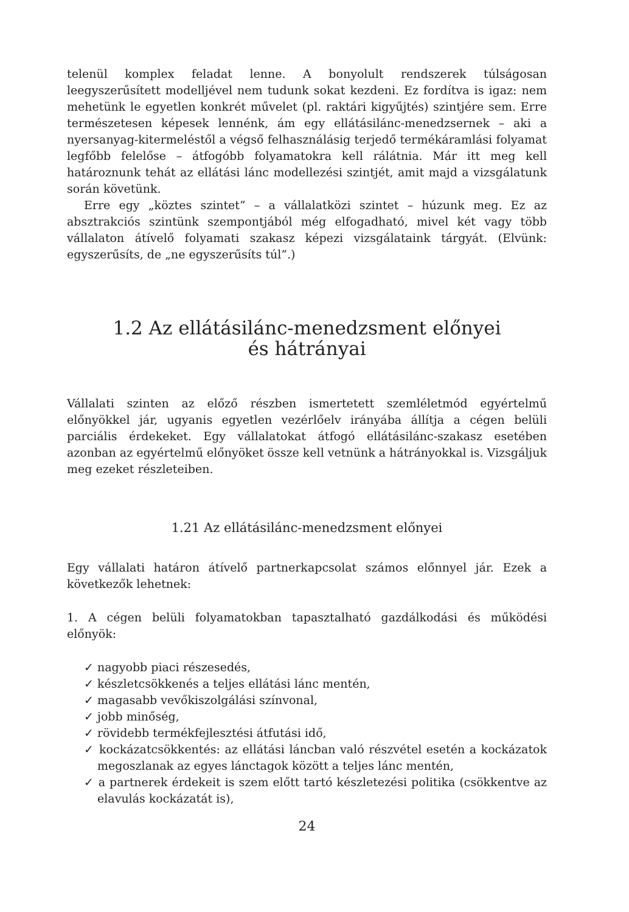telenül komplex feladat lenne. A bonyolult rendszerek túlságosan leegyszerűsített modelljével nem tudunk sokat kezdeni. Ez fordítva is igaz: nem mehetünk le egyetlen konkrét művelet (pl. raktári kigyűjtés) szintjére sem. Erre természetesen képesek lennénk, ám egy ellátásilánc-menedzsernek – aki a nyersanyag-kitermeléstől a végső felhasználásig terjedő termékáramlási folyamat legfőbb felelőse – átfogóbb folyamatokra kell rálátnia. Már itt meg kell határoznunk tehát az ellátási lánc modellezési szintjét, amit majd a vizsgálatunk során követünk.
Erre egy „köztes szintet” – a vállalatközi szintet – húzunk meg. Ez az absztrakciós szintünk szempontjából még elfogadható, mivel két vagy több vállalaton átívelő folyamati szakasz képezi vizsgálataink tárgyát. (Elvünk: egyszerűsíts, de „ne egyszerűsíts túl”.)
1.2 Az ellátásilánc-menedzsment előnyei
és hátrányai
Vállalati szinten az előző részben ismertetett szemléletmód egyértelmű előnyökkel jár, ugyanis egyetlen vezérlőelv irányába állítja a cégen belüli parciális érdekeket. Egy vállalatokat átfogó ellátásilánc-szakasz esetében azonban az egyértelmű előnyöket össze kell vetnünk a hátrányokkal is. Vizsgáljuk meg ezeket részleteiben.
1.21 Az ellátásilánc-menedzsment előnyei
Egy vállalati határon átívelő partnerkapcsolat számos előnnyel jár. Ezek a következők lehetnek:
1. A cégen belüli folyamatokban tapasztalható gazdálkodási és működési előnyök:
✓ nagyobb piaci részesedés,
✓ készletcsökkenés a teljes ellátási lánc mentén,
✓ magasabb vevőkiszolgálási színvonal,
✓ jobb minőség,
✓ rövidebb termékfejlesztési átfutási idő,
✓ kockázatcsökkentés: az ellátási láncban való részvétel esetén a kockázatok megoszlanak az egyes lánctagok között a teljes lánc mentén,
✓ a partnerek érdekeit is szem előtt tartó készletezési politika (csökkentve az elavulás kockázatát is),
24